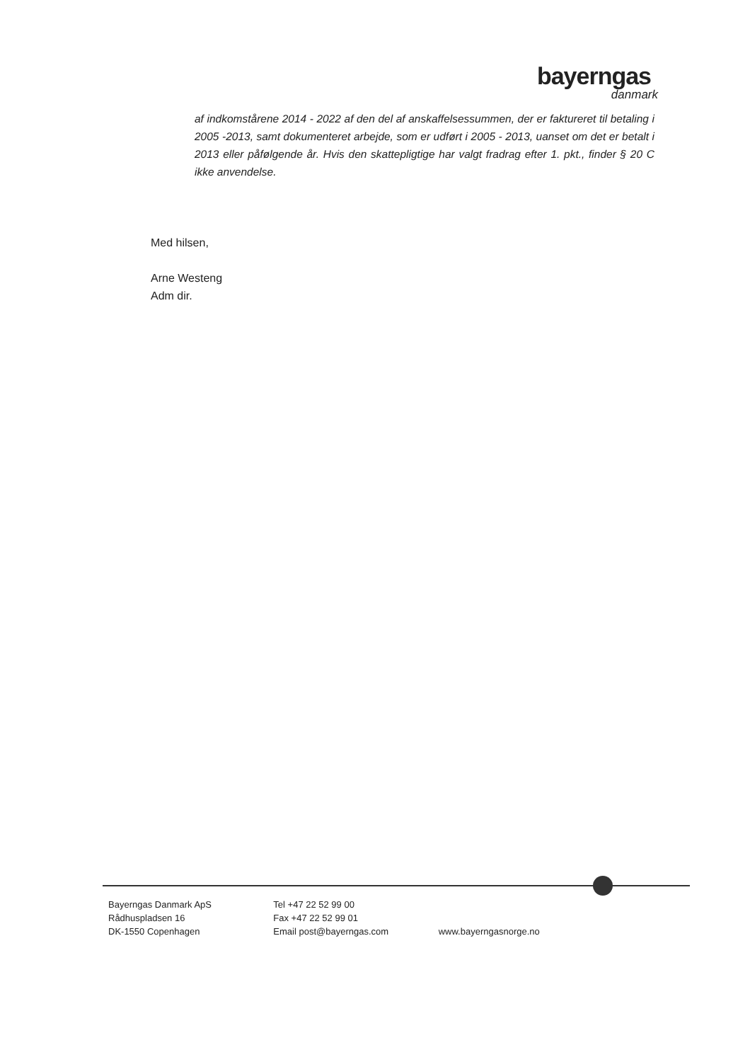bayerngas
danmark
af indkomstårene 2014 - 2022 af den del af anskaffelsessummen, der er faktureret til betaling i 2005 -2013, samt dokumenteret arbejde, som er udført i 2005 - 2013, uanset om det er betalt i 2013 eller påfølgende år. Hvis den skattepligtige har valgt fradrag efter 1. pkt., finder § 20 C ikke anvendelse.
Med hilsen,
Arne Westeng
Adm dir.
Bayerngas Danmark ApS
Rådhuspladsen 16
DK-1550 Copenhagen
Tel +47 22 52 99 00
Fax +47 22 52 99 01
Email post@bayerngas.com
www.bayerngasnorge.no